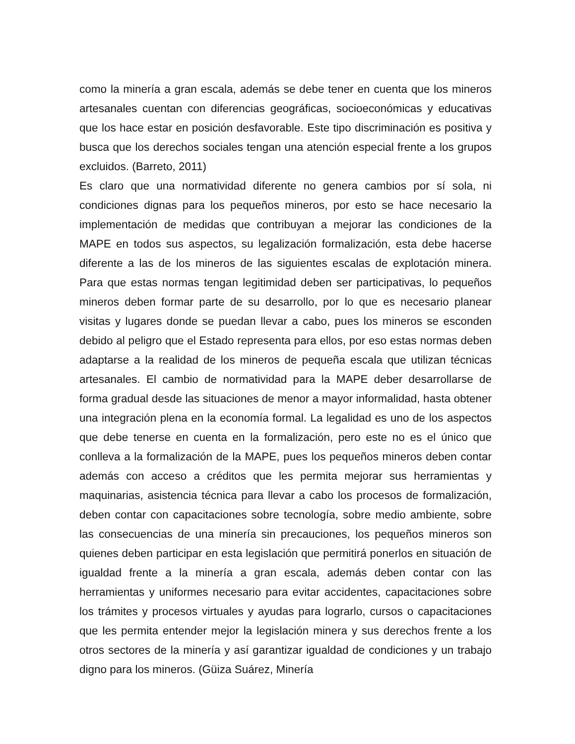como la minería a gran escala, además se debe tener en cuenta que los mineros artesanales cuentan con diferencias geográficas, socioeconómicas y educativas que los hace estar en posición desfavorable. Este tipo discriminación es positiva y busca que los derechos sociales tengan una atención especial frente a los grupos excluidos. (Barreto, 2011)
Es claro que una normatividad diferente no genera cambios por sí sola, ni condiciones dignas para los pequeños mineros, por esto se hace necesario la implementación de medidas que contribuyan a mejorar las condiciones de la MAPE en todos sus aspectos, su legalización formalización, esta debe hacerse diferente a las de los mineros de las siguientes escalas de explotación minera. Para que estas normas tengan legitimidad deben ser participativas, lo pequeños mineros deben formar parte de su desarrollo, por lo que es necesario planear visitas y lugares donde se puedan llevar a cabo, pues los mineros se esconden debido al peligro que el Estado representa para ellos, por eso estas normas deben adaptarse a la realidad de los mineros de pequeña escala que utilizan técnicas artesanales. El cambio de normatividad para la MAPE deber desarrollarse de forma gradual desde las situaciones de menor a mayor informalidad, hasta obtener una integración plena en la economía formal. La legalidad es uno de los aspectos que debe tenerse en cuenta en la formalización, pero este no es el único que conlleva a la formalización de la MAPE, pues los pequeños mineros deben contar además con acceso a créditos que les permita mejorar sus herramientas y maquinarias, asistencia técnica para llevar a cabo los procesos de formalización, deben contar con capacitaciones sobre tecnología, sobre medio ambiente, sobre las consecuencias de una minería sin precauciones, los pequeños mineros son quienes deben participar en esta legislación que permitirá ponerlos en situación de igualdad frente a la minería a gran escala, además deben contar con las herramientas y uniformes necesario para evitar accidentes, capacitaciones sobre los trámites y procesos virtuales y ayudas para lograrlo, cursos o capacitaciones que les permita entender mejor la legislación minera y sus derechos frente a los otros sectores de la minería y así garantizar igualdad de condiciones y un trabajo digno para los mineros. (Güiza Suárez, Minería